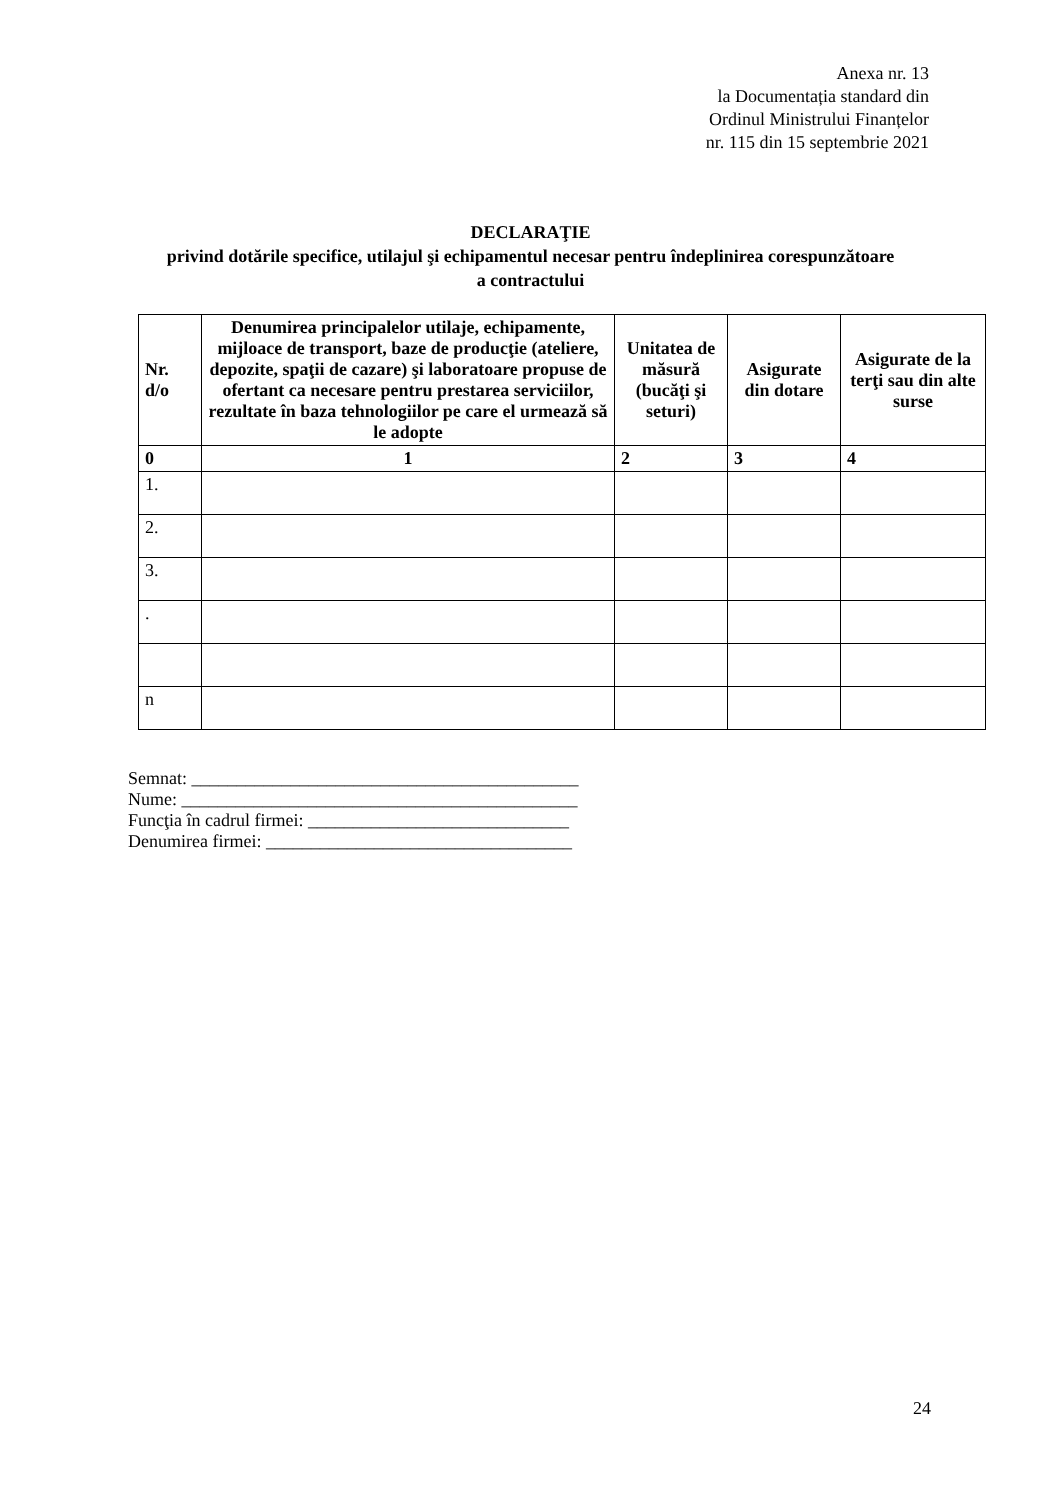Anexa nr. 13
la Documentația standard din
Ordinul Ministrului Finanțelor
nr. 115 din 15 septembrie 2021
DECLARAŢIE
privind dotările specifice, utilajul şi echipamentul necesar pentru îndeplinirea corespunzătoare a contractului
| Nr. d/o | Denumirea principalelor utilaje, echipamente, mijloace de transport, baze de producţie (ateliere, depozite, spaţii de cazare) şi laboratoare propuse de ofertant ca necesare pentru prestarea serviciilor, rezultate în baza tehnologiilor pe care el urmează să le adopte | Unitatea de măsură (bucăţi şi seturi) | Asigurate din dotare | Asigurate de la terţi sau din alte surse |
| --- | --- | --- | --- | --- |
| 0 | 1 | 2 | 3 | 4 |
| 1. | | | | |
| 2. | | | | |
| 3. | | | | |
| . | | | | |
| n | | | | |
Semnat: ___________________________________________
Nume: ____________________________________________
Funcţia în cadrul firmei: _____________________________
Denumirea firmei: __________________________________
24